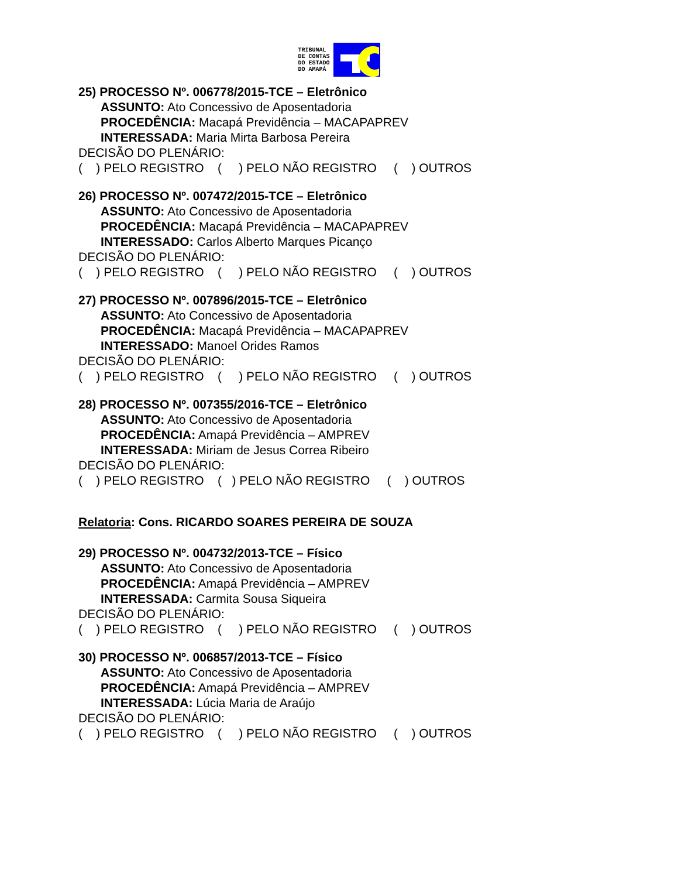TRIBUNAL
DE CONTAS
DO ESTADO
DO AMAPÁ
25) PROCESSO Nº. 006778/2015-TCE – Eletrônico
ASSUNTO: Ato Concessivo de Aposentadoria
PROCEDÊNCIA: Macapá Previdência – MACAPAPREV
INTERESSADA: Maria Mirta Barbosa Pereira
DECISÃO DO PLENÁRIO:
( ) PELO REGISTRO ( ) PELO NÃO REGISTRO ( ) OUTROS
26) PROCESSO Nº. 007472/2015-TCE – Eletrônico
ASSUNTO: Ato Concessivo de Aposentadoria
PROCEDÊNCIA: Macapá Previdência – MACAPAPREV
INTERESSADO: Carlos Alberto Marques Picanço
DECISÃO DO PLENÁRIO:
( ) PELO REGISTRO ( ) PELO NÃO REGISTRO ( ) OUTROS
27) PROCESSO Nº. 007896/2015-TCE – Eletrônico
ASSUNTO: Ato Concessivo de Aposentadoria
PROCEDÊNCIA: Macapá Previdência – MACAPAPREV
INTERESSADO: Manoel Orides Ramos
DECISÃO DO PLENÁRIO:
( ) PELO REGISTRO ( ) PELO NÃO REGISTRO ( ) OUTROS
28) PROCESSO Nº. 007355/2016-TCE – Eletrônico
ASSUNTO: Ato Concessivo de Aposentadoria
PROCEDÊNCIA: Amapá Previdência – AMPREV
INTERESSADA: Miriam de Jesus Correa Ribeiro
DECISÃO DO PLENÁRIO:
( ) PELO REGISTRO ( ) PELO NÃO REGISTRO ( ) OUTROS
Relatoria: Cons. RICARDO SOARES PEREIRA DE SOUZA
29) PROCESSO Nº. 004732/2013-TCE – Físico
ASSUNTO: Ato Concessivo de Aposentadoria
PROCEDÊNCIA: Amapá Previdência – AMPREV
INTERESSADA: Carmita Sousa Siqueira
DECISÃO DO PLENÁRIO:
( ) PELO REGISTRO ( ) PELO NÃO REGISTRO ( ) OUTROS
30) PROCESSO Nº. 006857/2013-TCE – Físico
ASSUNTO: Ato Concessivo de Aposentadoria
PROCEDÊNCIA: Amapá Previdência – AMPREV
INTERESSADA: Lúcia Maria de Araújo
DECISÃO DO PLENÁRIO:
( ) PELO REGISTRO ( ) PELO NÃO REGISTRO ( ) OUTROS